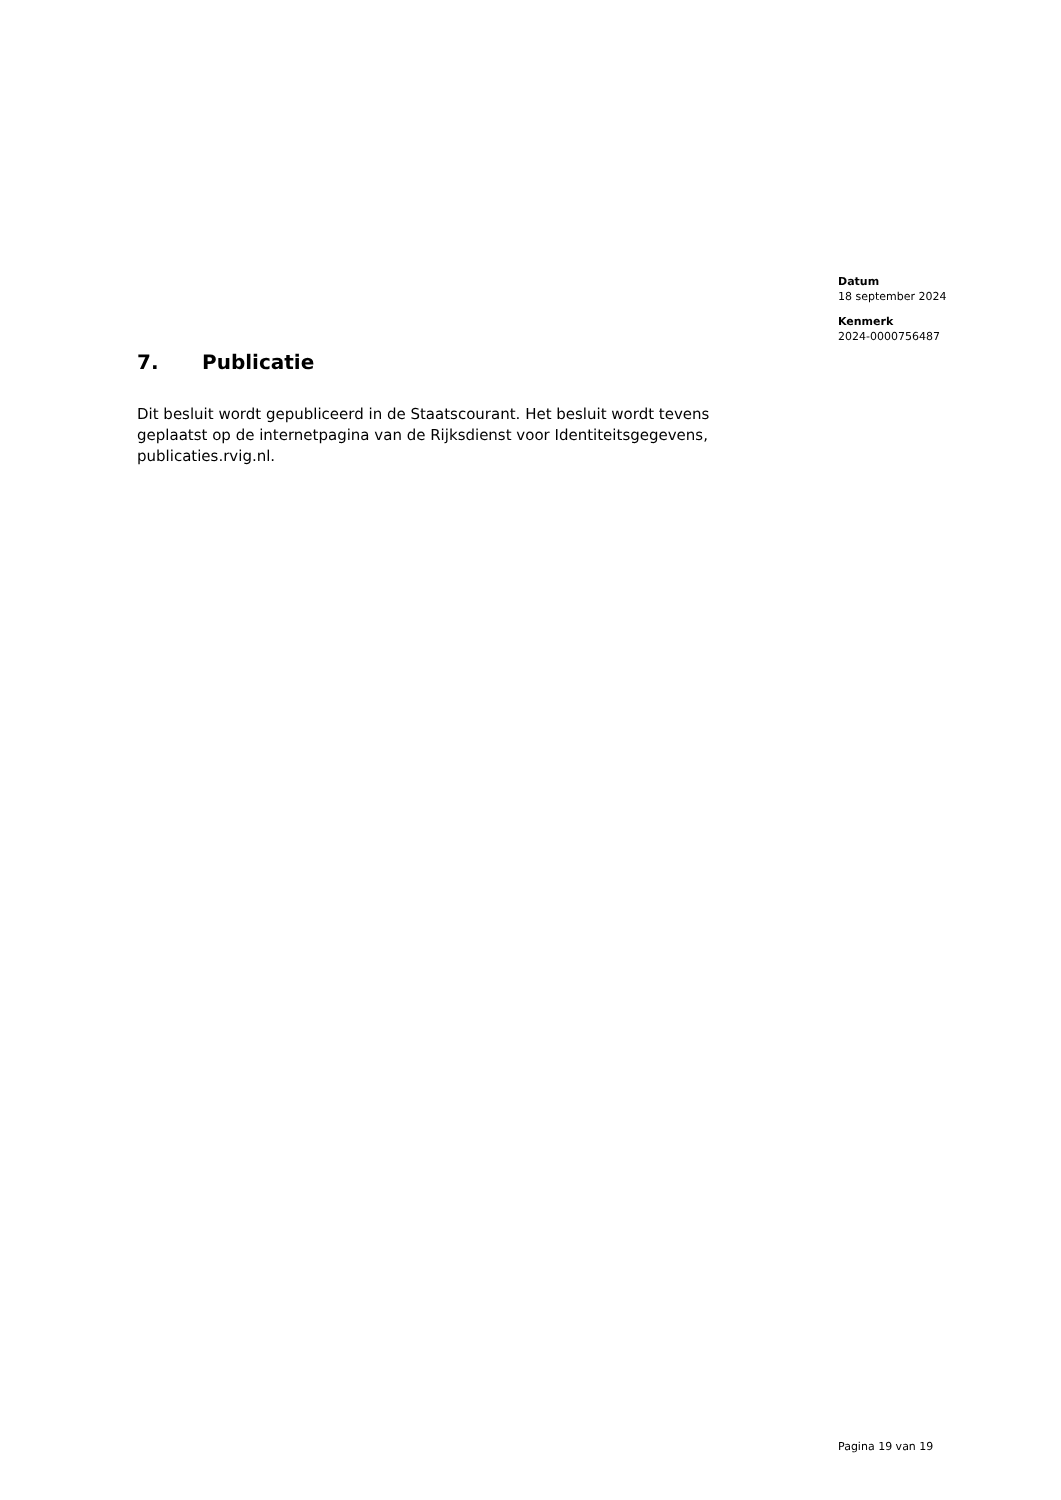Datum
18 september 2024
Kenmerk
2024-0000756487
7. Publicatie
Dit besluit wordt gepubliceerd in de Staatscourant. Het besluit wordt tevens geplaatst op de internetpagina van de Rijksdienst voor Identiteitsgegevens, publicaties.rvig.nl.
Pagina 19 van 19